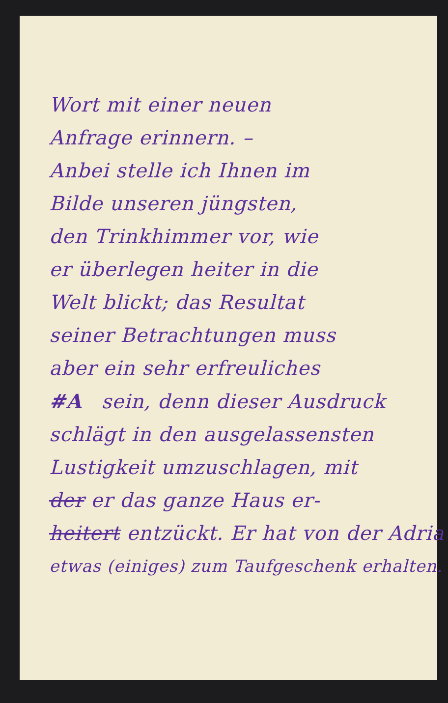Wort mit einer neuen
Anfrage erinnern. –
Anbei stelle ich Ihnen im
Bilde unseren jüngsten,
den Trinkhimmer vor, wie
er überlegen heiter in die
Welt blickt; das Resultat
seiner Betrachtungen muss
aber ein sehr erfreuliches
#A sein, denn dieser Ausdruck
schlägt in den ausgelassensten
Lustigkeit umzuschlagen, mit
der er das ganze Haus er-
heitert entzückt. Er hat von der Adria
etwas (einiges) zum Taufgeschenk erhalten.